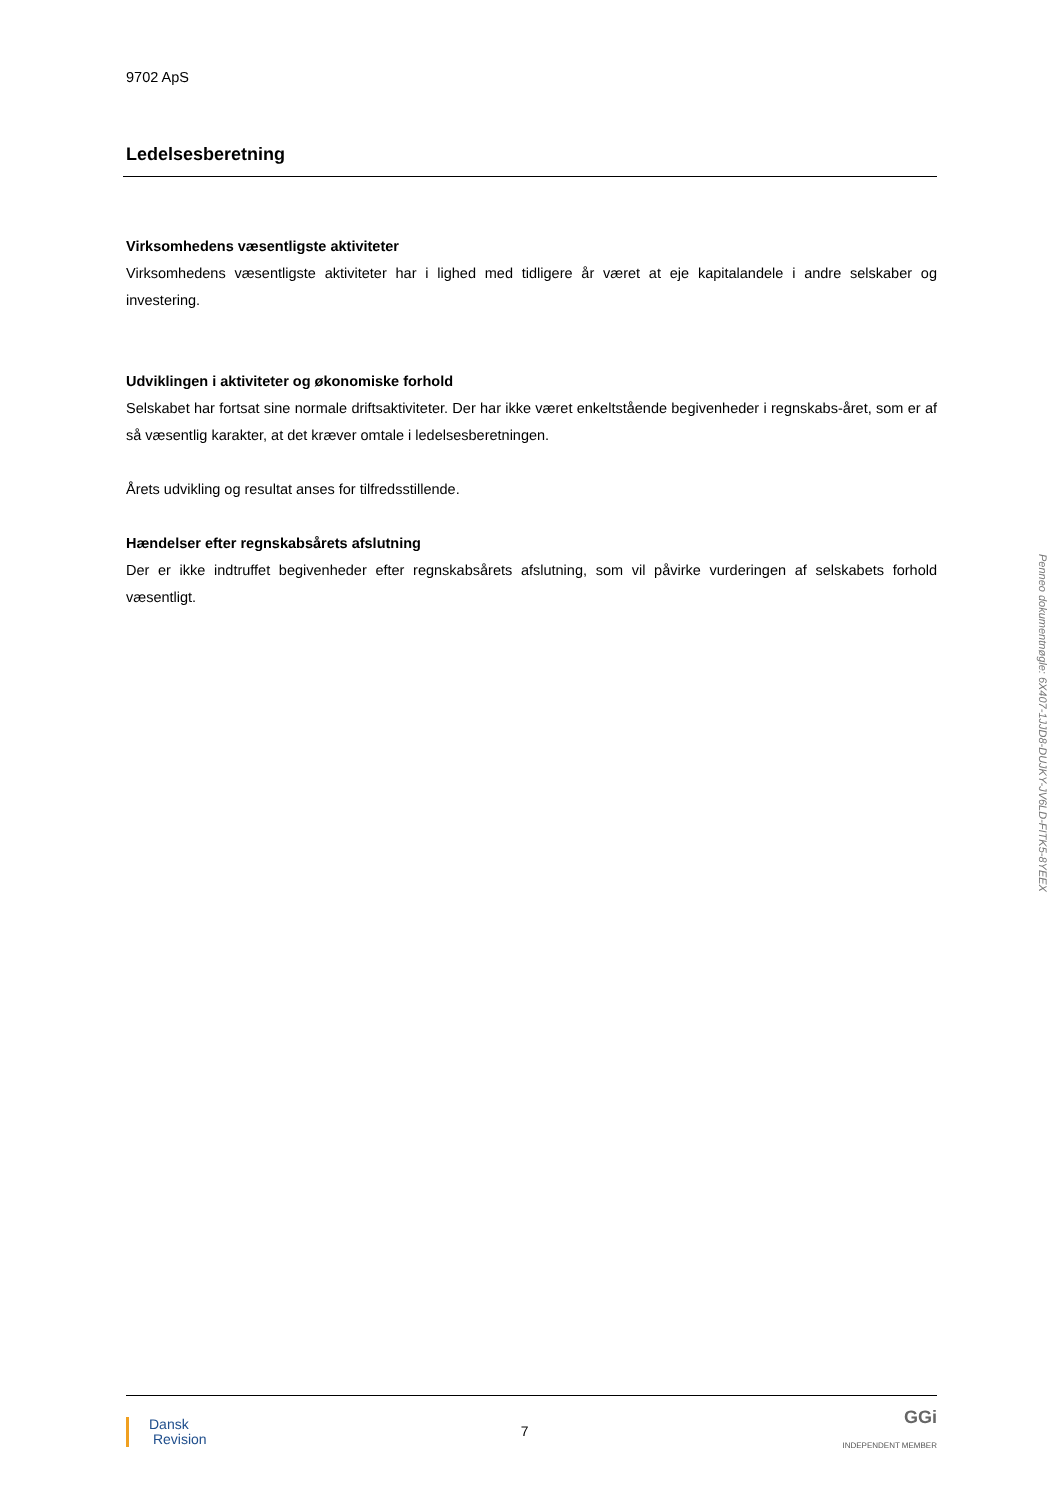9702 ApS
Ledelsesberetning
Virksomhedens væsentligste aktiviteter
Virksomhedens væsentligste aktiviteter har i lighed med tidligere år været at eje kapitalandele i andre selskaber og investering.
Udviklingen i aktiviteter og økonomiske forhold
Selskabet har fortsat sine normale driftsaktiviteter. Der har ikke været enkeltstående begivenheder i regnskabs-året, som er af så væsentlig karakter, at det kræver omtale i ledelsesberetningen.
Årets udvikling og resultat anses for tilfredsstillende.
Hændelser efter regnskabsårets afslutning
Der er ikke indtruffet begivenheder efter regnskabsårets afslutning, som vil påvirke vurderingen af selskabets forhold væsentligt.
Dansk
Revision
7
GGi
INDEPENDENT MEMBER
Penneo dokumentnøgle: 6X407-1JJD8-DUJKY-JV6LD-FITK5-8YEEX